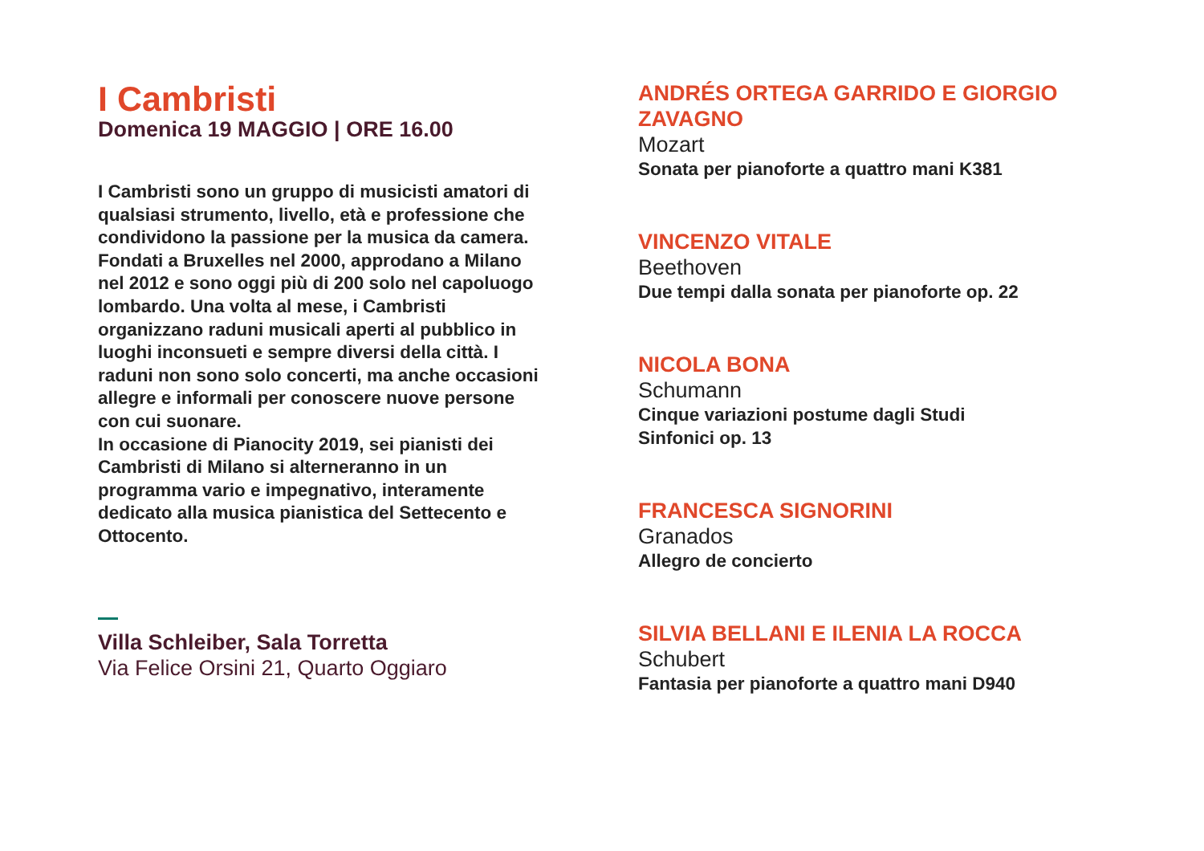I Cambristi
Domenica 19 MAGGIO | ORE 16.00
I Cambristi sono un gruppo di musicisti amatori di qualsiasi strumento, livello, età e professione che condividono la passione per la musica da camera. Fondati a Bruxelles nel 2000, approdano a Milano nel 2012 e sono oggi più di 200 solo nel capoluogo lombardo. Una volta al mese, i Cambristi organizzano raduni musicali aperti al pubblico in luoghi inconsueti e sempre diversi della città. I raduni non sono solo concerti, ma anche occasioni allegre e informali per conoscere nuove persone con cui suonare.
In occasione di Pianocity 2019, sei pianisti dei Cambristi di Milano si alterneranno in un programma vario e impegnativo, interamente dedicato alla musica pianistica del Settecento e Ottocento.
Villa Schleiber, Sala Torretta
Via Felice Orsini 21, Quarto Oggiaro
ANDRÉS ORTEGA GARRIDO E GIORGIO ZAVAGNO
Mozart
Sonata per pianoforte a quattro mani K381
VINCENZO VITALE
Beethoven
Due tempi dalla sonata per pianoforte op. 22
NICOLA BONA
Schumann
Cinque variazioni postume dagli Studi
Sinfonici op. 13
FRANCESCA SIGNORINI
Granados
Allegro de concierto
SILVIA BELLANI E ILENIA LA ROCCA
Schubert
Fantasia per pianoforte a quattro mani D940